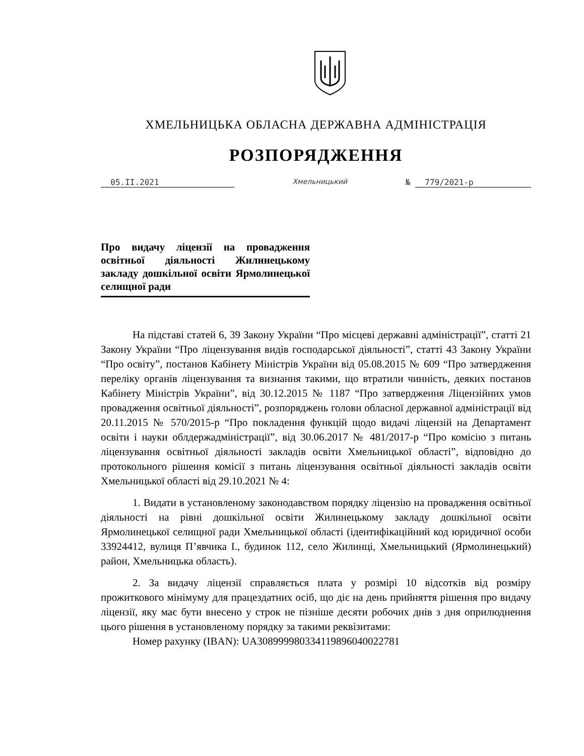ХМЕЛЬНИЦЬКА ОБЛАСНА ДЕРЖАВНА АДМІНІСТРАЦІЯ
РОЗПОРЯДЖЕННЯ
05.II.2021 Хмельницький № 779/2021-р
Про видачу ліцензії на провадження освітньої діяльності Жилинецькому закладу дошкільної освіти Ярмолинецької селищної ради
На підставі статей 6, 39 Закону України “Про місцеві державні адміністрації”, статті 21 Закону України “Про ліцензування видів господарської діяльності”, статті 43 Закону України “Про освіту”, постанов Кабінету Міністрів України від 05.08.2015 № 609 “Про затвердження переліку органів ліцензування та визнання такими, що втратили чинність, деяких постанов Кабінету Міністрів України”, від 30.12.2015 № 1187 “Про затвердження Ліцензійних умов провадження освітньої діяльності”, розпоряджень голови обласної державної адміністрації від 20.11.2015 № 570/2015-р “Про покладення функцій щодо видачі ліцензій на Департамент освіти і науки облдержадміністрації”, від 30.06.2017 № 481/2017-р “Про комісію з питань ліцензування освітньої діяльності закладів освіти Хмельницької області”, відповідно до протокольного рішення комісії з питань ліцензування освітньої діяльності закладів освіти Хмельницької області від 29.10.2021 № 4:
1. Видати в установленому законодавством порядку ліцензію на провадження освітньої діяльності на рівні дошкільної освіти Жилинецькому закладу дошкільної освіти Ярмолинецької селищної ради Хмельницької області (ідентифікаційний код юридичної особи 33924412, вулиця П’явчика І., будинок 112, село Жилинці, Хмельницький (Ярмолинецький) район, Хмельницька область).
2. За видачу ліцензії справляється плата у розмірі 10 відсотків від розміру прожиткового мінімуму для працездатних осіб, що діє на день прийняття рішення про видачу ліцензії, яку має бути внесено у строк не пізніше десяти робочих днів з дня оприлюднення цього рішення в установленому порядку за такими реквізитами:
Номер рахунку (IBAN): UA308999980334119896040022781